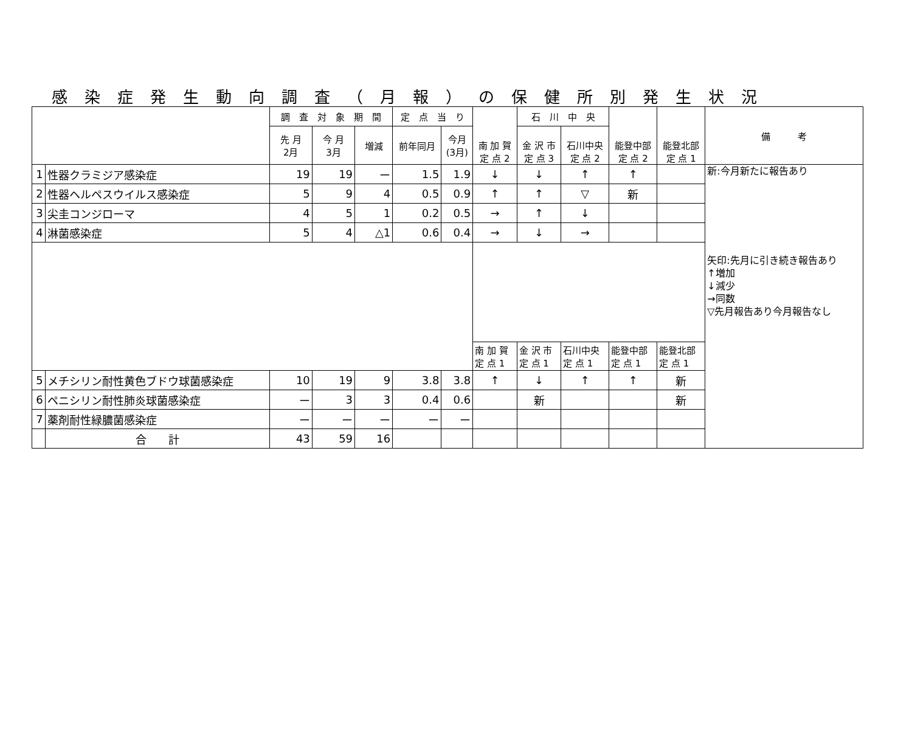感染症発生動向調査（月報）の保健所別発生状況
| | | 調 査 対 象 期 間 | | | 定 点 当 り | | 南 加 賀 定 点 2 | 石 川 中 央 | | 能登中部 定 点 2 | 能登北部 定 点 1 | 備 考 |
| --- | --- | --- | --- | --- | --- | --- | --- | --- | --- | --- | --- | --- |
| | | 先 月 2月 | 今 月 3月 | 増減 | 前年同月 | 今月 (3月) | | 金 沢 市 定 点 3 | 石川中央 定 点 2 | | | |
| 1 | 性器クラミジア感染症 | 19 | 19 | ー | 1.5 | 1.9 | ↓ | ↓ | ↑ | ↑ | | 新:今月新たに報告あり 矢印:先月に引き続き報告あり ↑増加 ↓減少 →同数 ▽先月報告あり今月報告なし |
| 2 | 性器ヘルペスウイルス感染症 | 5 | 9 | 4 | 0.5 | 0.9 | ↑ | ↑ | ▽ | 新 | | |
| 3 | 尖圭コンジローマ | 4 | 5 | 1 | 0.2 | 0.5 | → | ↑ | ↓ | | | |
| 4 | 淋菌感染症 | 5 | 4 | △1 | 0.6 | 0.4 | → | ↓ | → | | | |
| | | | | | | | 南 加 賀 定 点 1 | 金 沢 市 定 点 1 | 石川中央 定 点 1 | 能登中部 定 点 1 | 能登北部 定 点 1 | |
| 5 | メチシリン耐性黄色ブドウ球菌感染症 | 10 | 19 | 9 | 3.8 | 3.8 | ↑ | ↓ | ↑ | ↑ | 新 | |
| 6 | ペニシリン耐性肺炎球菌感染症 | ー | 3 | 3 | 0.4 | 0.6 | | 新 | | | 新 | |
| 7 | 薬剤耐性緑膿菌感染症 | ー | ー | ー | ー | ー | | | | | | |
| | 合 計 | 43 | 59 | 16 | | | | | | | | |